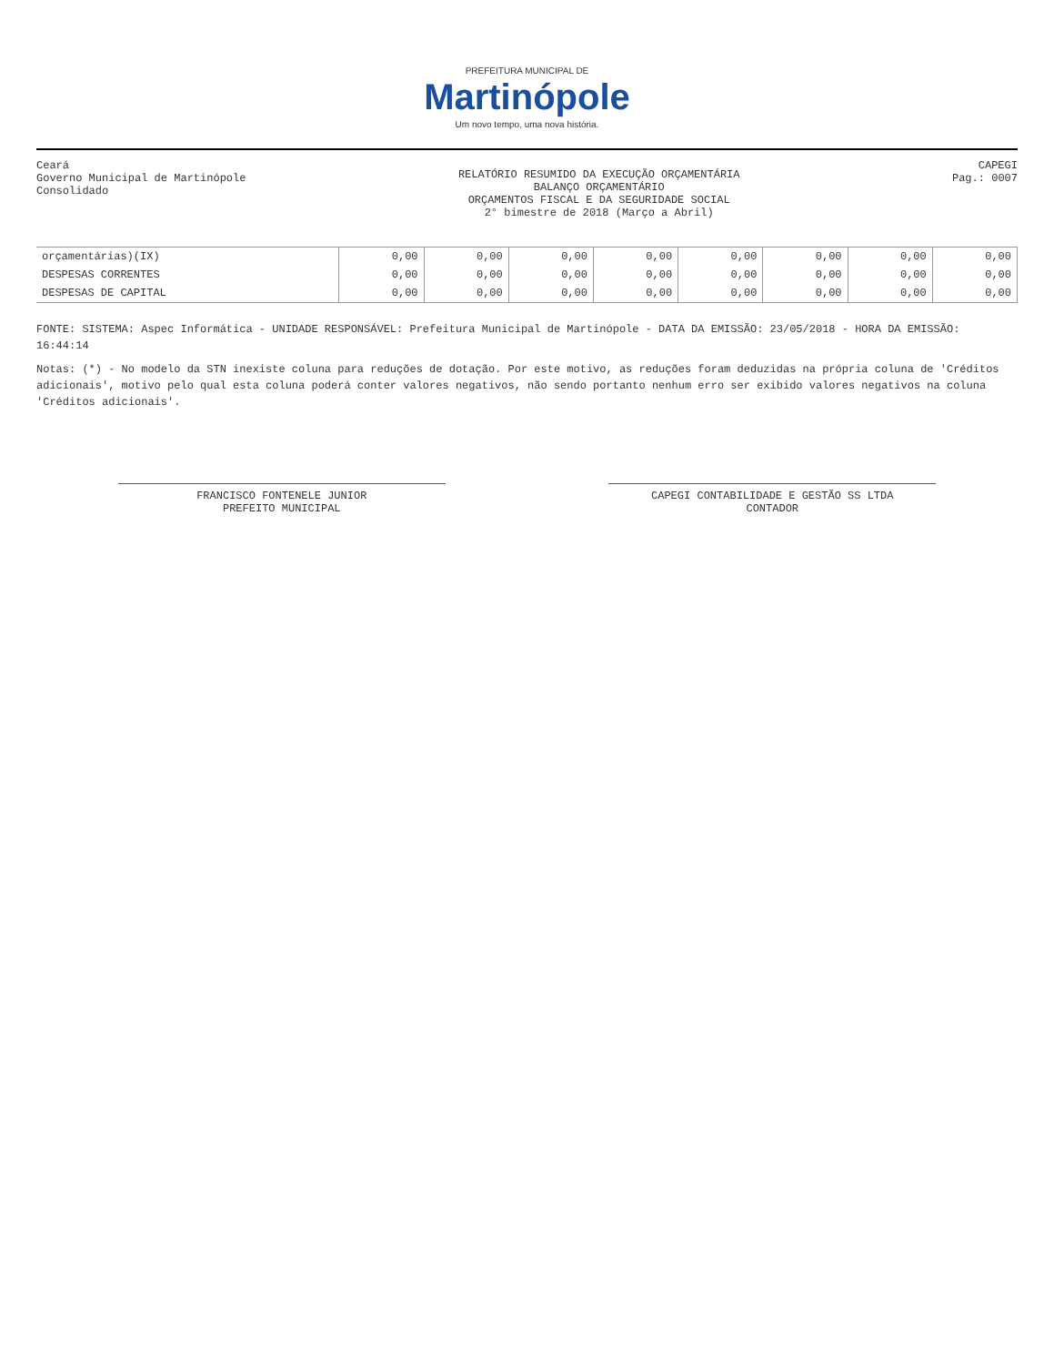PREFEITURA MUNICIPAL DE
Martinópole
Um novo tempo, uma nova história.
Ceará
Governo Municipal de Martinópole
Consolidado
RELATÓRIO RESUMIDO DA EXECUÇÃO ORÇAMENTÁRIA
BALANÇO ORÇAMENTÁRIO
ORÇAMENTOS FISCAL E DA SEGURIDADE SOCIAL
2° bimestre de 2018 (Março a Abril)
CAPEGI
Pag.: 0007
| orçamentárias)(IX) | 0,00 | 0,00 | 0,00 | 0,00 | 0,00 | 0,00 | 0,00 | 0,00 |
| DESPESAS CORRENTES | 0,00 | 0,00 | 0,00 | 0,00 | 0,00 | 0,00 | 0,00 | 0,00 |
| DESPESAS DE CAPITAL | 0,00 | 0,00 | 0,00 | 0,00 | 0,00 | 0,00 | 0,00 | 0,00 |
FONTE: SISTEMA: Aspec Informática - UNIDADE RESPONSÁVEL: Prefeitura Municipal de Martinópole - DATA DA EMISSÃO: 23/05/2018 - HORA DA EMISSÃO: 16:44:14
Notas: (*) - No modelo da STN inexiste coluna para reduções de dotação. Por este motivo, as reduções foram deduzidas na própria coluna de 'Créditos adicionais', motivo pelo qual esta coluna poderá conter valores negativos, não sendo portanto nenhum erro ser exibido valores negativos na coluna 'Créditos adicionais'.
FRANCISCO FONTENELE JUNIOR
PREFEITO MUNICIPAL
CAPEGI CONTABILIDADE E GESTÃO SS LTDA
CONTADOR